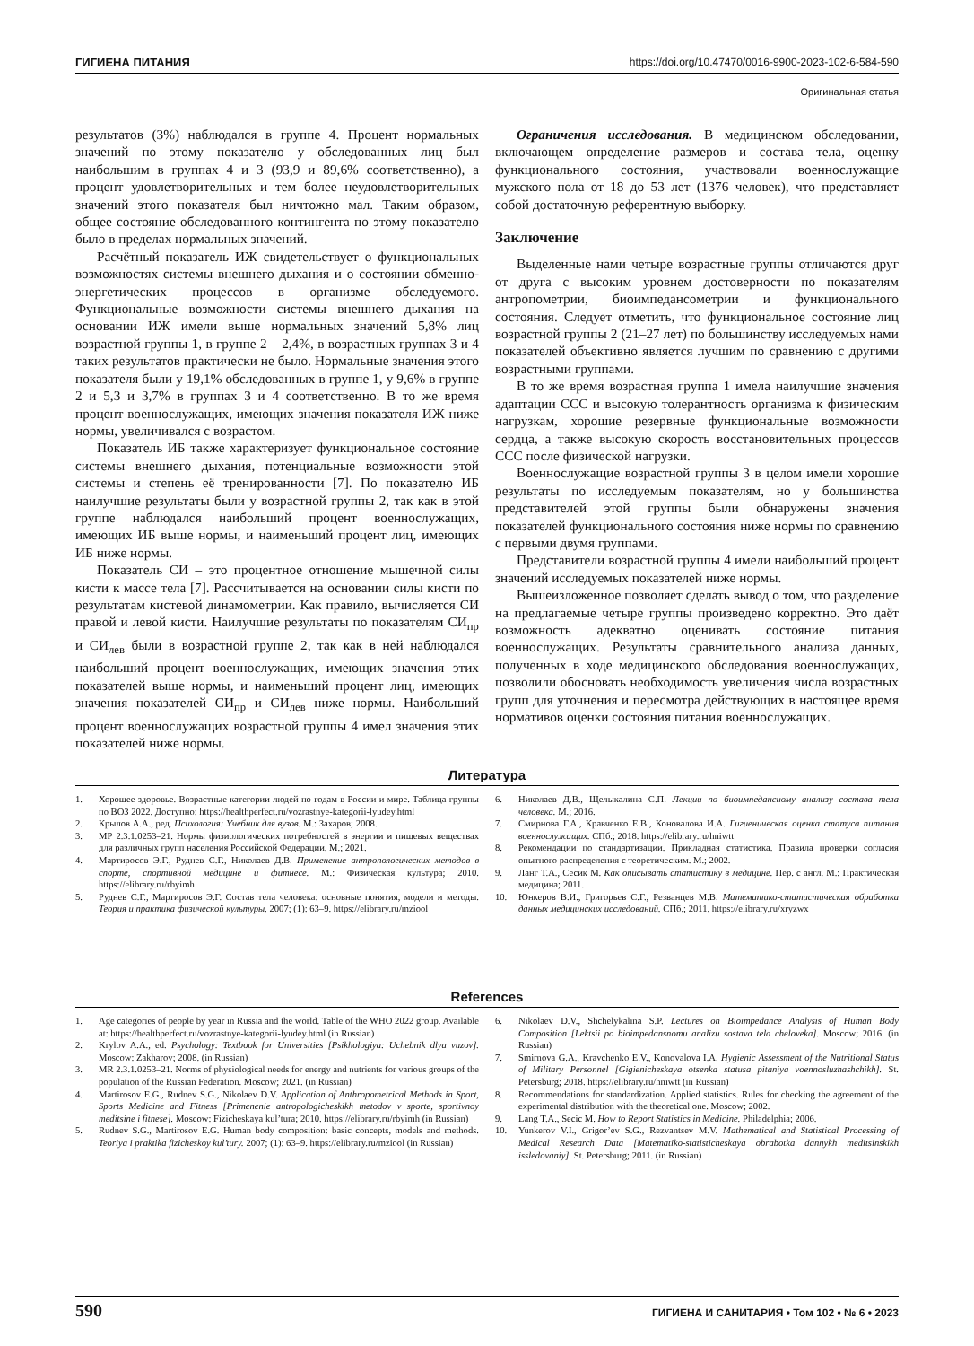ГИГИЕНА ПИТАНИЯ https://doi.org/10.47470/0016-9900-2023-102-6-584-590
Оригинальная статья
результатов (3%) наблюдался в группе 4. Процент нормальных значений по этому показателю у обследованных лиц был наибольшим в группах 4 и 3 (93,9 и 89,6% соответственно), а процент удовлетворительных и тем более неудовлетворительных значений этого показателя был ничтожно мал. Таким образом, общее состояние обследованного контингента по этому показателю было в пределах нормальных значений.
Расчётный показатель ИЖ свидетельствует о функциональных возможностях системы внешнего дыхания и о состоянии обменно-энергетических процессов в организме обследуемого. Функциональные возможности системы внешнего дыхания на основании ИЖ имели выше нормальных значений 5,8% лиц возрастной группы 1, в группе 2 – 2,4%, в возрастных группах 3 и 4 таких результатов практически не было. Нормальные значения этого показателя были у 19,1% обследованных в группе 1, у 9,6% в группе 2 и 5,3 и 3,7% в группах 3 и 4 соответственно. В то же время процент военнослужащих, имеющих значения показателя ИЖ ниже нормы, увеличивался с возрастом.
Показатель ИБ также характеризует функциональное состояние системы внешнего дыхания, потенциальные возможности этой системы и степень её тренированности [7]. По показателю ИБ наилучшие результаты были у возрастной группы 2, так как в этой группе наблюдался наибольший процент военнослужащих, имеющих ИБ выше нормы, и наименьший процент лиц, имеющих ИБ ниже нормы.
Показатель СИ – это процентное отношение мышечной силы кисти к массе тела [7]. Рассчитывается на основании силы кисти по результатам кистевой динамометрии. Как правило, вычисляется СИ правой и левой кисти. Наилучшие результаты по показателям СИ<sub>пр</sub> и СИ<sub>лев</sub> были в возрастной группе 2, так как в ней наблюдался наибольший процент военнослужащих, имеющих значения этих показателей выше нормы, и наименьший процент лиц, имеющих значения показателей СИ<sub>пр</sub> и СИ<sub>лев</sub> ниже нормы. Наибольший процент военнослужащих возрастной группы 4 имел значения этих показателей ниже нормы.
Ограничения исследования. В медицинском обследовании, включающем определение размеров и состава тела, оценку функционального состояния, участвовали военнослужащие мужского пола от 18 до 53 лет (1376 человек), что представляет собой достаточную референтную выборку.
Заключение
Выделенные нами четыре возрастные группы отличаются друг от друга с высоким уровнем достоверности по показателям антропометрии, биоимпедансометрии и функционального состояния. Следует отметить, что функциональное состояние лиц возрастной группы 2 (21–27 лет) по большинству исследуемых нами показателей объективно является лучшим по сравнению с другими возрастными группами.
В то же время возрастная группа 1 имела наилучшие значения адаптации ССС и высокую толерантность организма к физическим нагрузкам, хорошие резервные функциональные возможности сердца, а также высокую скорость восстановительных процессов ССС после физической нагрузки.
Военнослужащие возрастной группы 3 в целом имели хорошие результаты по исследуемым показателям, но у большинства представителей этой группы были обнаружены значения показателей функционального состояния ниже нормы по сравнению с первыми двумя группами.
Представители возрастной группы 4 имели наибольший процент значений исследуемых показателей ниже нормы.
Вышеизложенное позволяет сделать вывод о том, что разделение на предлагаемые четыре группы произведено корректно. Это даёт возможность адекватно оценивать состояние питания военнослужащих. Результаты сравнительного анализа данных, полученных в ходе медицинского обследования военнослужащих, позволили обосновать необходимость увеличения числа возрастных групп для уточнения и пересмотра действующих в настоящее время нормативов оценки состояния питания военнослужащих.
Литература
1. Хорошее здоровье. Возрастные категории людей по годам в России и мире. Таблица группы по ВОЗ 2022. Доступно: https://healthperfect.ru/vozrastnye-kategorii-lyudey.html
2. Крылов А.А., ред. Психология: Учебник для вузов. М.: Захаров; 2008.
3. МР 2.3.1.0253–21. Нормы физиологических потребностей в энергии и пищевых веществах для различных групп населения Российской Федерации. М.; 2021.
4. Мартиросов Э.Г., Руднев С.Г., Николаев Д.В. Применение антропологических методов в спорте, спортивной медицине и фитнесе. М.: Физическая культура; 2010. https://elibrary.ru/rbyimh
5. Руднев С.Г., Мартиросов Э.Г. Состав тела человека: основные понятия, модели и методы. Теория и практика физической культуры. 2007; (1): 63–9. https://elibrary.ru/mziool
6. Николаев Д.В., Щелыкалина С.П. Лекции по биоимпедансному анализу состава тела человека. М.; 2016.
7. Смирнова Г.А., Кравченко Е.В., Коновалова И.А. Гигиеническая оценка статуса питания военнослужащих. СПб.; 2018. https://elibrary.ru/hniwtt
8. Рекомендации по стандартизации. Прикладная статистика. Правила проверки согласия опытного распределения с теоретическим. М.; 2002.
9. Ланг Т.А., Сесик М. Как описывать статистику в медицине. Пер. с англ. М.: Практическая медицина; 2011.
10. Юнкеров В.И., Григорьев С.Г., Резванцев М.В. Математико-статистическая обработка данных медицинских исследований. СПб.; 2011. https://elibrary.ru/xryzwx
References
1. Age categories of people by year in Russia and the world. Table of the WHO 2022 group. Available at: https://healthperfect.ru/vozrastnye-kategorii-lyudey.html (in Russian)
2. Krylov A.A., ed. Psychology: Textbook for Universities [Psikhologiya: Uchebnik dlya vuzov]. Moscow: Zakharov; 2008. (in Russian)
3. MR 2.3.1.0253–21. Norms of physiological needs for energy and nutrients for various groups of the population of the Russian Federation. Moscow; 2021. (in Russian)
4. Martirosov E.G., Rudnev S.G., Nikolaev D.V. Application of Anthropometrical Methods in Sport, Sports Medicine and Fitness [Primenenie antropologicheskikh metodov v sporte, sportivnoy meditsine i fitnese]. Moscow: Fizicheskaya kul’tura; 2010. https://elibrary.ru/rbyimh (in Russian)
5. Rudnev S.G., Martirosov E.G. Human body composition: basic concepts, models and methods. Teoriya i praktika fizicheskoy kul’tury. 2007; (1): 63–9. https://elibrary.ru/mziool (in Russian)
6. Nikolaev D.V., Shchelykalina S.P. Lectures on Bioimpedance Analysis of Human Body Composition [Lektsii po bioimpedansnomu analizu sostava tela cheloveka]. Moscow; 2016. (in Russian)
7. Smirnova G.A., Kravchenko E.V., Konovalova I.A. Hygienic Assessment of the Nutritional Status of Military Personnel [Gigienicheskaya otsenka statusa pitaniya voennosluzhashchikh]. St. Petersburg; 2018. https://elibrary.ru/hniwtt (in Russian)
8. Recommendations for standardization. Applied statistics. Rules for checking the agreement of the experimental distribution with the theoretical one. Moscow; 2002.
9. Lang T.A., Secic M. How to Report Statistics in Medicine. Philadelphia; 2006.
10. Yunkerov V.I., Grigor’ev S.G., Rezvantsev M.V. Mathematical and Statistical Processing of Medical Research Data [Matematiko-statisticheskaya obrabotka dannykh meditsinskikh issledovaniy]. St. Petersburg; 2011. (in Russian)
590 ГИГИЕНА И САНИТАРИЯ • Том 102 • № 6 • 2023